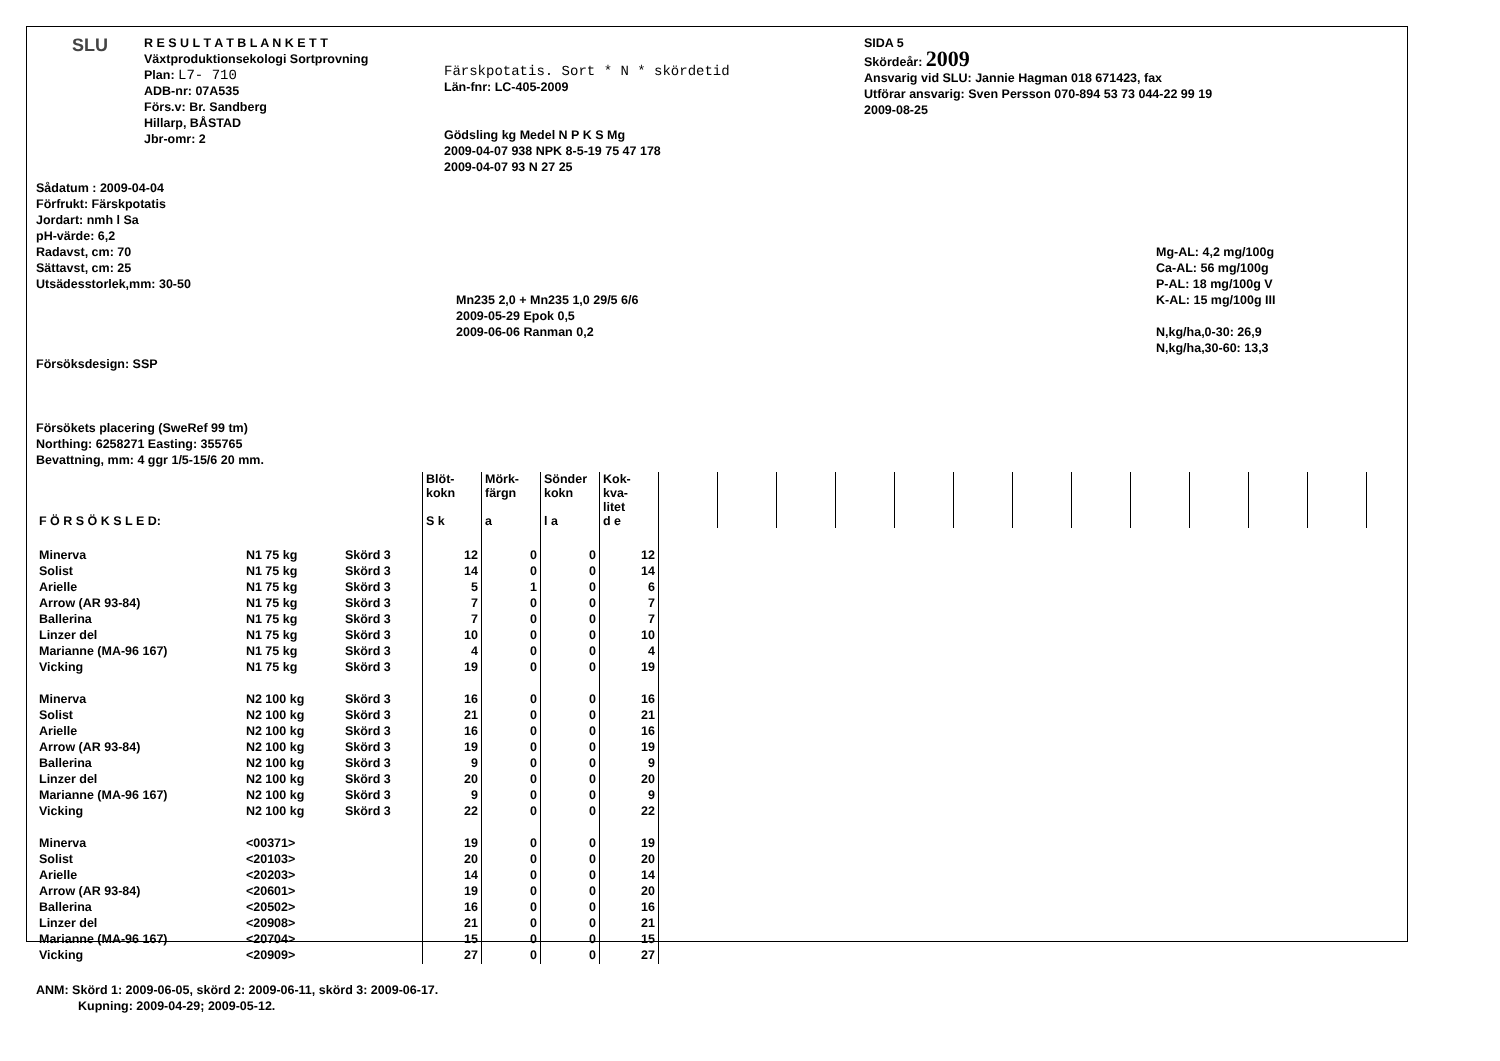SLU
R E S U L T A T B L A N K E T T
Växtproduktionsekologi Sortprovning
Plan: L7- 710
ADB-nr: 07A535
Förs.v: Br. Sandberg
Hillarp, BÅSTAD
Jbr-omr: 2
Färskpotatis. Sort * N * skördetid
Län-fnr: LC-405-2009
Gödsling kg Medel N P K S Mg
2009-04-07 938 NPK 8-5-19 75 47 178
2009-04-07 93 N 27 25
SIDA 5
Skördeår: 2009
Ansvarig vid SLU: Jannie Hagman 018 671423, fax
Utförar ansvarig: Sven Persson 070-894 53 73 044-22 99 19
2009-08-25
Sådatum : 2009-04-04
Förfrukt: Färskpotatis
Jordart: nmh l Sa
pH-värde: 6,2
Radavst, cm: 70
Sättavst, cm: 25
Utsädesstorlek,mm: 30-50
Försöksdesign: SSP
Försökets placering (SweRef 99 tm)
Northing: 6258271 Easting: 355765
Bevattning, mm: 4 ggr 1/5-15/6 20 mm.
Mn235 2,0 + Mn235 1,0 29/5 6/6
2009-05-29 Epok 0,5
2009-06-06 Ranman 0,2
Mg-AL: 4,2 mg/100g
Ca-AL: 56 mg/100g
P-AL: 18 mg/100g V
K-AL: 15 mg/100g III
N,kg/ha,0-30: 26,9
N,kg/ha,30-60: 13,3
| F Ö R S Ö K S L E D: | | | Blöt- kokn S k | Mörk- färgn a | Sönder kokn l a | Kok- kva- litet d e | | | | | | | | | | | | |
| Minerva | N1 75 kg | Skörd 3 | 12 | 0 | 0 | 12 | | | | | | | | | | | | |
| Solist | N1 75 kg | Skörd 3 | 14 | 0 | 0 | 14 | | | | | | | | | | | | |
| Arielle | N1 75 kg | Skörd 3 | 5 | 1 | 0 | 6 | | | | | | | | | | | | |
| Arrow (AR 93-84) | N1 75 kg | Skörd 3 | 7 | 0 | 0 | 7 | | | | | | | | | | | | |
| Ballerina | N1 75 kg | Skörd 3 | 7 | 0 | 0 | 7 | | | | | | | | | | | | |
| Linzer del | N1 75 kg | Skörd 3 | 10 | 0 | 0 | 10 | | | | | | | | | | | | |
| Marianne (MA-96 167) | N1 75 kg | Skörd 3 | 4 | 0 | 0 | 4 | | | | | | | | | | | | |
| Vicking | N1 75 kg | Skörd 3 | 19 | 0 | 0 | 19 | | | | | | | | | | | | |
| Minerva | N2 100 kg | Skörd 3 | 16 | 0 | 0 | 16 | | | | | | | | | | | | |
| Solist | N2 100 kg | Skörd 3 | 21 | 0 | 0 | 21 | | | | | | | | | | | | |
| Arielle | N2 100 kg | Skörd 3 | 16 | 0 | 0 | 16 | | | | | | | | | | | | |
| Arrow (AR 93-84) | N2 100 kg | Skörd 3 | 19 | 0 | 0 | 19 | | | | | | | | | | | | |
| Ballerina | N2 100 kg | Skörd 3 | 9 | 0 | 0 | 9 | | | | | | | | | | | | |
| Linzer del | N2 100 kg | Skörd 3 | 20 | 0 | 0 | 20 | | | | | | | | | | | | |
| Marianne (MA-96 167) | N2 100 kg | Skörd 3 | 9 | 0 | 0 | 9 | | | | | | | | | | | | |
| Vicking | N2 100 kg | Skörd 3 | 22 | 0 | 0 | 22 | | | | | | | | | | | | |
| Minerva | <00371> | | 19 | 0 | 0 | 19 | | | | | | | | | | | | |
| Solist | <20103> | | 20 | 0 | 0 | 20 | | | | | | | | | | | | |
| Arielle | <20203> | | 14 | 0 | 0 | 14 | | | | | | | | | | | | |
| Arrow (AR 93-84) | <20601> | | 19 | 0 | 0 | 20 | | | | | | | | | | | | |
| Ballerina | <20502> | | 16 | 0 | 0 | 16 | | | | | | | | | | | | |
| Linzer del | <20908> | | 21 | 0 | 0 | 21 | | | | | | | | | | | | |
| Marianne (MA-96 167) | <20704> | | 15 | 0 | 0 | 15 | | | | | | | | | | | | |
| Vicking | <20909> | | 27 | 0 | 0 | 27 | | | | | | | | | | | | |
ANM: Skörd 1: 2009-06-05, skörd 2: 2009-06-11, skörd 3: 2009-06-17.
Kupning: 2009-04-29; 2009-05-12.